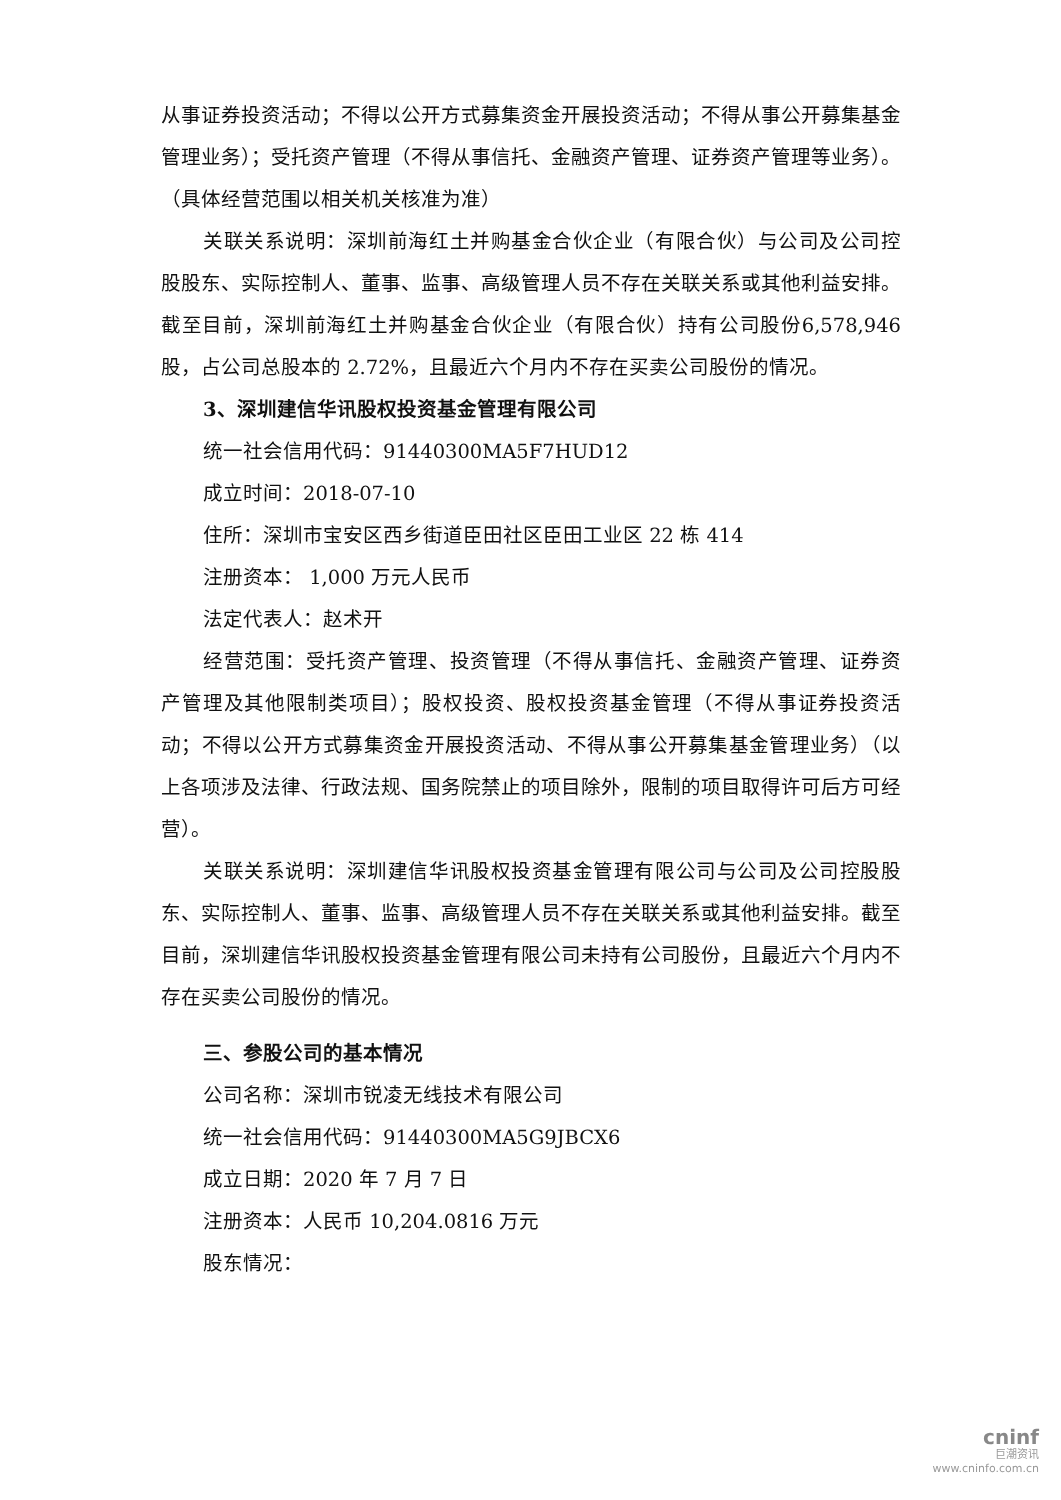从事证券投资活动；不得以公开方式募集资金开展投资活动；不得从事公开募集基金管理业务）；受托资产管理（不得从事信托、金融资产管理、证券资产管理等业务）。（具体经营范围以相关机关核准为准）
关联关系说明：深圳前海红土并购基金合伙企业（有限合伙）与公司及公司控股股东、实际控制人、董事、监事、高级管理人员不存在关联关系或其他利益安排。截至目前，深圳前海红土并购基金合伙企业（有限合伙）持有公司股份6,578,946 股，占公司总股本的 2.72%，且最近六个月内不存在买卖公司股份的情况。
3、深圳建信华讯股权投资基金管理有限公司
统一社会信用代码：91440300MA5F7HUD12
成立时间：2018-07-10
住所：深圳市宝安区西乡街道臣田社区臣田工业区 22 栋 414
注册资本： 1,000 万元人民币
法定代表人：赵术开
经营范围：受托资产管理、投资管理（不得从事信托、金融资产管理、证券资产管理及其他限制类项目）；股权投资、股权投资基金管理（不得从事证券投资活动；不得以公开方式募集资金开展投资活动、不得从事公开募集基金管理业务）（以上各项涉及法律、行政法规、国务院禁止的项目除外，限制的项目取得许可后方可经营）。
关联关系说明：深圳建信华讯股权投资基金管理有限公司与公司及公司控股股东、实际控制人、董事、监事、高级管理人员不存在关联关系或其他利益安排。截至目前，深圳建信华讯股权投资基金管理有限公司未持有公司股份，且最近六个月内不存在买卖公司股份的情况。
三、参股公司的基本情况
公司名称：深圳市锐凌无线技术有限公司
统一社会信用代码：91440300MA5G9JBCX6
成立日期：2020 年 7 月 7 日
注册资本：人民币 10,204.0816 万元
股东情况：
cninf
巨潮资讯
www.cninfo.com.cn